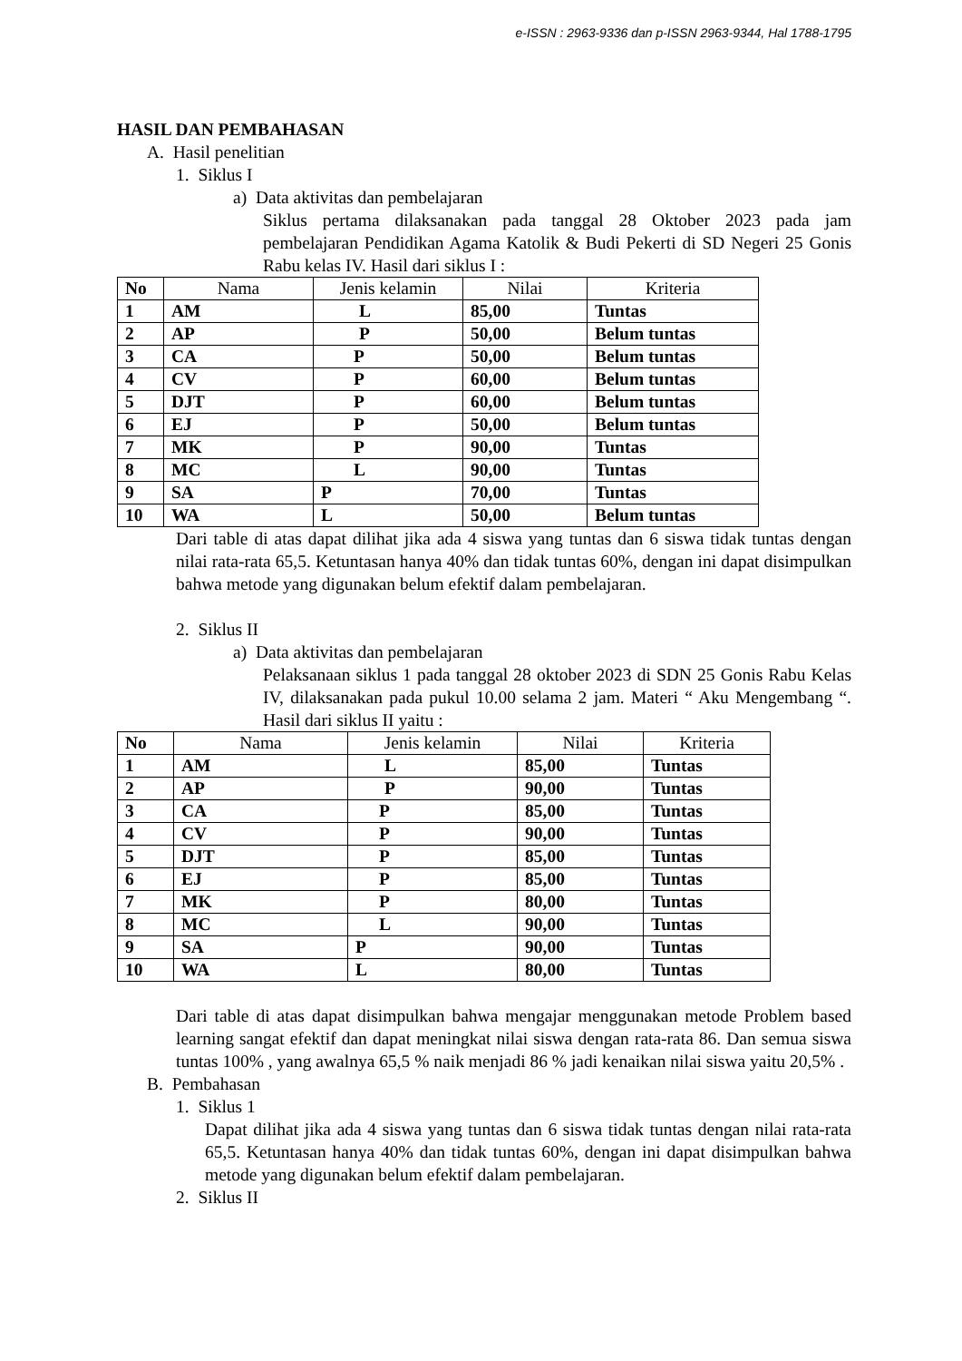e-ISSN : 2963-9336 dan p-ISSN 2963-9344, Hal 1788-1795
HASIL DAN PEMBAHASAN
A. Hasil penelitian
1. Siklus I
a) Data aktivitas dan pembelajaran
Siklus pertama dilaksanakan pada tanggal 28 Oktober 2023 pada jam pembelajaran Pendidikan Agama Katolik & Budi Pekerti di SD Negeri 25 Gonis Rabu kelas IV. Hasil dari siklus I :
| No | Nama | Jenis kelamin | Nilai | Kriteria |
| --- | --- | --- | --- | --- |
| 1 | AM | L | 85,00 | Tuntas |
| 2 | AP | P | 50,00 | Belum tuntas |
| 3 | CA | P | 50,00 | Belum tuntas |
| 4 | CV | P | 60,00 | Belum tuntas |
| 5 | DJT | P | 60,00 | Belum tuntas |
| 6 | EJ | P | 50,00 | Belum tuntas |
| 7 | MK | P | 90,00 | Tuntas |
| 8 | MC | L | 90,00 | Tuntas |
| 9 | SA | P | 70,00 | Tuntas |
| 10 | WA | L | 50,00 | Belum tuntas |
Dari table di atas dapat dilihat jika ada 4 siswa yang tuntas dan 6 siswa tidak tuntas dengan nilai rata-rata 65,5. Ketuntasan hanya 40% dan tidak tuntas 60%, dengan ini dapat disimpulkan bahwa metode yang digunakan belum efektif dalam pembelajaran.
2. Siklus II
a) Data aktivitas dan pembelajaran
Pelaksanaan siklus 1 pada tanggal 28 oktober 2023 di SDN 25 Gonis Rabu Kelas IV, dilaksanakan pada pukul 10.00 selama 2 jam. Materi “ Aku Mengembang “. Hasil dari siklus II yaitu :
| No | Nama | Jenis kelamin | Nilai | Kriteria |
| --- | --- | --- | --- | --- |
| 1 | AM | L | 85,00 | Tuntas |
| 2 | AP | P | 90,00 | Tuntas |
| 3 | CA | P | 85,00 | Tuntas |
| 4 | CV | P | 90,00 | Tuntas |
| 5 | DJT | P | 85,00 | Tuntas |
| 6 | EJ | P | 85,00 | Tuntas |
| 7 | MK | P | 80,00 | Tuntas |
| 8 | MC | L | 90,00 | Tuntas |
| 9 | SA | P | 90,00 | Tuntas |
| 10 | WA | L | 80,00 | Tuntas |
Dari table di atas dapat disimpulkan bahwa mengajar menggunakan metode Problem based learning sangat efektif dan dapat meningkat nilai siswa dengan rata-rata 86. Dan semua siswa tuntas 100% , yang awalnya 65,5 % naik menjadi 86 % jadi kenaikan nilai siswa yaitu 20,5% .
B. Pembahasan
1. Siklus 1
Dapat dilihat jika ada 4 siswa yang tuntas dan 6 siswa tidak tuntas dengan nilai rata-rata 65,5. Ketuntasan hanya 40% dan tidak tuntas 60%, dengan ini dapat disimpulkan bahwa metode yang digunakan belum efektif dalam pembelajaran.
2. Siklus II